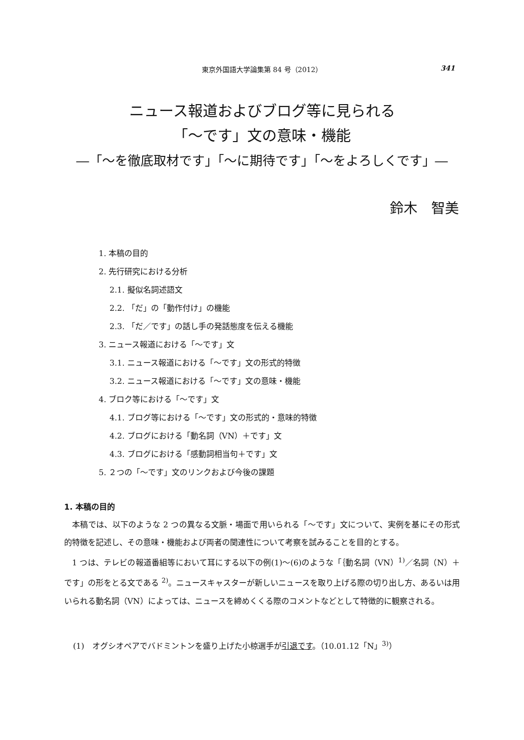東京外国語大学論集第 84 号（2012）
341
ニュース報道およびブログ等に見られる
「～です」文の意味・機能
―「～を徹底取材です」「～に期待です」「～をよろしくです」―
鈴木　智美
1. 本稿の目的
2. 先行研究における分析
2.1. 擬似名詞述語文
2.2. 「だ」の「動作付け」の機能
2.3. 「だ／です」の話し手の発話態度を伝える機能
3. ニュース報道における「～です」文
3.1. ニュース報道における「～です」文の形式的特徴
3.2. ニュース報道における「～です」文の意味・機能
4. ブロク等における「～です」文
4.1. ブログ等における「～です」文の形式的・意味的特徴
4.2. ブログにおける「動名詞（VN）＋です」文
4.3. ブログにおける「感動詞相当句＋です」文
5. ２つの「～です」文のリンクおよび今後の課題
1. 本稿の目的
本稿では、以下のような 2 つの異なる文脈・場面で用いられる「～です」文について、実例を基にその形式的特徴を記述し、その意味・機能および両者の関連性について考察を試みることを目的とする。
1 つは、テレビの報道番組等において耳にする以下の例(1)～(6)のような「｛動名詞（VN）<sup>1)</sup>／名詞（N）＋です」の形をとる文である <sup>2)</sup>。ニュースキャスターが新しいニュースを取り上げる際の切り出し方、あるいは用いられる動名詞（VN）によっては、ニュースを締めくくる際のコメントなどとして特徴的に観察される。
(1)　オグシオペアでバドミントンを盛り上げた小椋選手が引退です。（10.01.12「N」<sup>3)</sup>）